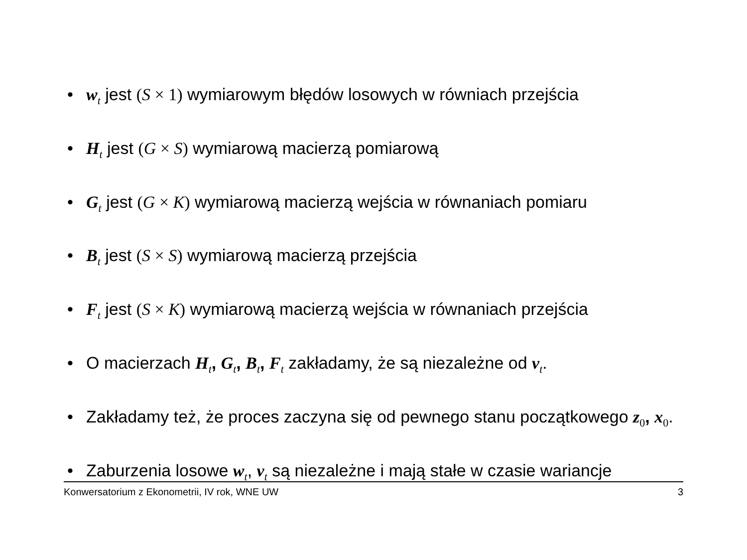• w<sub>t</sub> jest (S × 1) wymiarowym błędów losowych w równiach przejścia
• H<sub>t</sub> jest (G × S) wymiarową macierzą pomiarową
• G<sub>t</sub> jest (G × K) wymiarową macierzą wejścia w równaniach pomiaru
• B<sub>t</sub> jest (S × S) wymiarową macierzą przejścia
• F<sub>t</sub> jest (S × K) wymiarową macierzą wejścia w równaniach przejścia
• O macierzach H<sub>t</sub>, G<sub>t</sub>, B<sub>t</sub>, F<sub>t</sub> zakładamy, że są niezależne od v<sub>t</sub>.
• Zakładamy też, że proces zaczyna się od pewnego stanu początkowego z<sub>0</sub>, x<sub>0</sub>.
• Zaburzenia losowe w<sub>t</sub>, v<sub>t</sub> są niezależne i mają stałe w czasie wariancje
Konwersatorium z Ekonometrii, IV rok, WNE UW 3